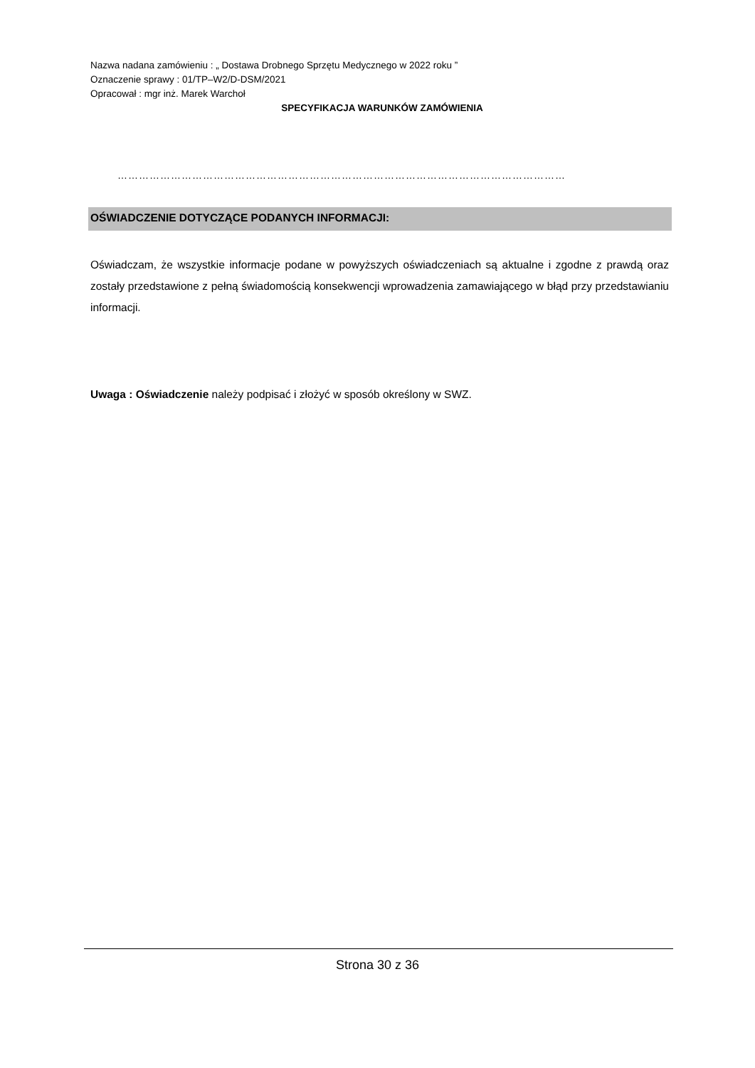Nazwa nadana zamówieniu : „ Dostawa Drobnego Sprzętu Medycznego w 2022 roku ”
Oznaczenie sprawy : 01/TP–W2/D-DSM/2021
Opracował : mgr inż. Marek Warchoł
SPECYFIKACJA WARUNKÓW ZAMÓWIENIA
………………………………………………………………………………………………………………
OŚWIADCZENIE DOTYCZĄCE PODANYCH INFORMACJI:
Oświadczam, że wszystkie informacje podane w powyższych oświadczeniach są aktualne i zgodne z prawdą oraz zostały przedstawione z pełną świadomością konsekwencji wprowadzenia zamawiającego w błąd przy przedstawianiu informacji.
Uwaga : Oświadczenie należy podpisać i złożyć w sposób określony w SWZ.
Strona 30 z 36